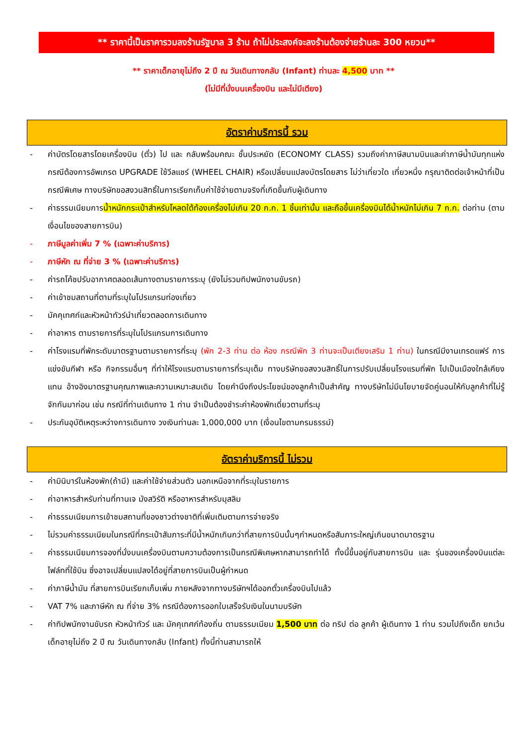** ราคานี้เป็นราคารวมลงร้านรัฐบาล 3 ร้าน ถ้าไม่ประสงค์จะลงร้านต้องจ่ายร้านละ 300 หยวน**
** ราคาเด็กอายุไม่ถึง 2 ปี ณ วันเดินทางกลับ (Infant) ท่านละ 4,500 บาท **
(ไม่มีที่นั่งบนเครื่องบิน และไม่มีเตียง)
อัตราค่าบริการนี้ รวม
- ค่าบัตรโดยสารโดยเครื่องบิน (ตั๋ว) ไป และ กลับพร้อมคณะ ชั้นประหยัด (ECONOMY CLASS) รวมถึงค่าภาษีสนามบินและค่าภาษีน้ำมันทุกแห่ง กรณีต้องการอัพเกรด UPGRADE ใช้วีลแชร์ (WHEEL CHAIR) หรือเปลี่ยนแปลงบัตรโดยสาร ไม่ว่าเที่ยวใด เที่ยวหนึ่ง กรุณาติดต่อเจ้าหน้าที่เป็นกรณีพิเศษ ทางบริษัทขอสงวนสิทธิ์ในการเรียกเก็บค่าใช้จ่ายตามจริงที่เกิดขึ้นกับผู้เดินทาง
- ค่าธรรมเนียมการน้ำหนักกระเป๋าสำหรับโหลดใต้ท้องเครื่องไม่เกิน 20 ก.ก. 1 ชิ้นเท่านั้น และถือขึ้นเครื่องบินได้น้ำหนักไม่เกิน 7 ก.ก. ต่อท่าน (ตามเงื่อนไขของสายการบิน)
- ภาษีมูลค่าเพิ่ม 7 % (เฉพาะค่าบริการ)
- ภาษีหัก ณ ที่จ่าย 3 % (เฉพาะค่าบริการ)
- ค่ารถโค้ชปรับอากาศตลอดเส้นทางตามรายการระบุ (ยังไม่รวมทิปพนักงานขับรถ)
- ค่าเข้าชมสถานที่ตามที่ระบุในโปรแกรมท่องเที่ยว
- มัคคุเทศก์และหัวหน้าทัวร์นำเที่ยวตลอดการเดินทาง
- ค่าอาหาร ตามรายการที่ระบุในโปรแกรมการเดินทาง
- ค่าโรงแรมที่พักระดับมาตรฐานตามรายการที่ระบุ (พัก 2-3 ท่าน ต่อ ห้อง กรณีพัก 3 ท่านจะเป็นเตียงเสริม 1 ท่าน) ในกรณีมีงานเทรดแฟร์ การแข่งขันกีฬา หรือ กิจกรรมอื่นๆ ที่ทำให้โรงแรมตามรายการที่ระบุเต็ม ทางบริษัทขอสงวนสิทธิ์ในการปรับเปลี่ยนโรงแรมที่พัก ไปเป็นเมืองใกล้เคียงแทน อ้างอิงมาตรฐานคุณภาพและความเหมาะสมเดิม โดยคำนึงถึงประโยชน์ของลูกค้าเป็นสำคัญ ทางบริษัทไม่มีนโยบายจัดคู่นอนให้กับลูกค้าที่ไม่รู้จักกันมาก่อน เช่น กรณีที่ท่านเดินทาง 1 ท่าน จำเป็นต้องชำระค่าห้องพักเดี่ยวตามที่ระบุ
- ประกันอุบัติเหตุระหว่างการเดินทาง วงเงินท่านละ 1,000,000 บาท (เงื่อนไขตามกรมธรรม์)
อัตราค่าบริการนี้ ไม่รวม
- ค่ามินิบาร์ในห้องพัก(ถ้ามี) และค่าใช้จ่ายส่วนตัว นอกเหนือจากที่ระบุในรายการ
- ค่าอาหารสำหรับท่านที่ทานเจ มังสวิรัติ หรืออาหารสำหรับมุสลิม
- ค่าธรรมเนียมการเข้าชมสถานที่ของชาวต่างชาติที่เพิ่มเติมตามการจ่ายจริง
- ไม่รวมค่าธรรมเนียมในกรณีที่กระเป๋าสัมภาระที่มีน้ำหนักเกินกว่าที่สายการบินนั้นๆกำหนดหรือสัมภาระใหญ่เกินขนาดมาตรฐาน
- ค่าธรรมเนียมการจองที่นั่งบนเครื่องบินตามความต้องการเป็นกรณีพิเศษหากสามารถทำได้ ทั้งนี้ขึ้นอยู่กับสายการบิน และ รุ่นของเครื่องบินแต่ละไฟล์ทที่ใช้บิน ซึ่งอาจเปลี่ยนแปลงได้อยู่ที่สายการบินเป็นผู้กำหนด
- ค่าภาษีน้ำมัน ที่สายการบินเรียกเก็บเพิ่ม ภายหลังจากทางบริษัทฯได้ออกตั๋วเครื่องบินไปแล้ว
- VAT 7% และภาษีหัก ณ ที่จ่าย 3% กรณีต้องการออกใบเสร็จรับเงินในนามบริษัท
- ค่าทิปพนักงานขับรถ หัวหน้าทัวร์ และ มัคคุเทศก์ท้องถิ่น ตามธรรมเนียม 1,500 บาท ต่อ ทริป ต่อ ลูกค้า ผู้เดินทาง 1 ท่าน รวมไปถึงเด็ก ยกเว้นเด็กอายุไม่ถึง 2 ปี ณ วันเดินทางกลับ (Infant) ทั้งนี้ท่านสามารถให้